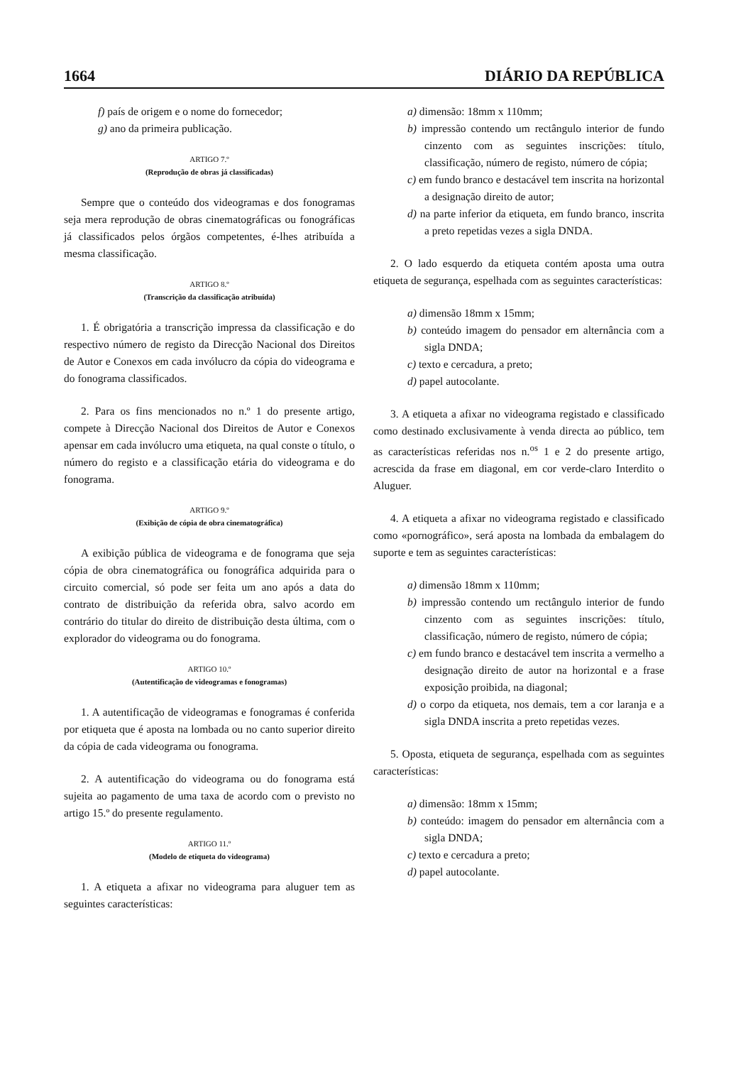1664 DIÁRIO DA REPÚBLICA
f) país de origem e o nome do fornecedor;
g) ano da primeira publicação.
ARTIGO 7.º
(Reprodução de obras já classificadas)
Sempre que o conteúdo dos videogramas e dos fonogramas seja mera reprodução de obras cinematográficas ou fonográficas já classificados pelos órgãos competentes, é-lhes atribuída a mesma classificação.
ARTIGO 8.º
(Transcrição da classificação atribuída)
1. É obrigatória a transcrição impressa da classificação e do respectivo número de registo da Direcção Nacional dos Direitos de Autor e Conexos em cada invólucro da cópia do videograma e do fonograma classificados.
2. Para os fins mencionados no n.º 1 do presente artigo, compete à Direcção Nacional dos Direitos de Autor e Conexos apensar em cada invólucro uma etiqueta, na qual conste o título, o número do registo e a classificação etária do videograma e do fonograma.
ARTIGO 9.º
(Exibição de cópia de obra cinematográfica)
A exibição pública de videograma e de fonograma que seja cópia de obra cinematográfica ou fonográfica adquirida para o circuito comercial, só pode ser feita um ano após a data do contrato de distribuição da referida obra, salvo acordo em contrário do titular do direito de distribuição desta última, com o explorador do videograma ou do fonograma.
ARTIGO 10.º
(Autentificação de videogramas e fonogramas)
1. A autentificação de videogramas e fonogramas é conferida por etiqueta que é aposta na lombada ou no canto superior direito da cópia de cada videograma ou fonograma.
2. A autentificação do videograma ou do fonograma está sujeita ao pagamento de uma taxa de acordo com o previsto no artigo 15.º do presente regulamento.
ARTIGO 11.º
(Modelo de etiqueta do videograma)
1. A etiqueta a afixar no videograma para aluguer tem as seguintes características:
a) dimensão: 18mm x 110mm;
b) impressão contendo um rectângulo interior de fundo cinzento com as seguintes inscrições: título, classificação, número de registo, número de cópia;
c) em fundo branco e destacável tem inscrita na horizontal a designação direito de autor;
d) na parte inferior da etiqueta, em fundo branco, inscrita a preto repetidas vezes a sigla DNDA.
2. O lado esquerdo da etiqueta contém aposta uma outra etiqueta de segurança, espelhada com as seguintes características:
a) dimensão 18mm x 15mm;
b) conteúdo imagem do pensador em alternância com a sigla DNDA;
c) texto e cercadura, a preto;
d) papel autocolante.
3. A etiqueta a afixar no videograma registado e classificado como destinado exclusivamente à venda directa ao público, tem as características referidas nos n.<sup>os</sup> 1 e 2 do presente artigo, acrescida da frase em diagonal, em cor verde-claro Interdito o Aluguer.
4. A etiqueta a afixar no videograma registado e classificado como «pornográfico», será aposta na lombada da embalagem do suporte e tem as seguintes características:
a) dimensão 18mm x 110mm;
b) impressão contendo um rectângulo interior de fundo cinzento com as seguintes inscrições: título, classificação, número de registo, número de cópia;
c) em fundo branco e destacável tem inscrita a vermelho a designação direito de autor na horizontal e a frase exposição proibida, na diagonal;
d) o corpo da etiqueta, nos demais, tem a cor laranja e a sigla DNDA inscrita a preto repetidas vezes.
5. Oposta, etiqueta de segurança, espelhada com as seguintes características:
a) dimensão: 18mm x 15mm;
b) conteúdo: imagem do pensador em alternância com a sigla DNDA;
c) texto e cercadura a preto;
d) papel autocolante.